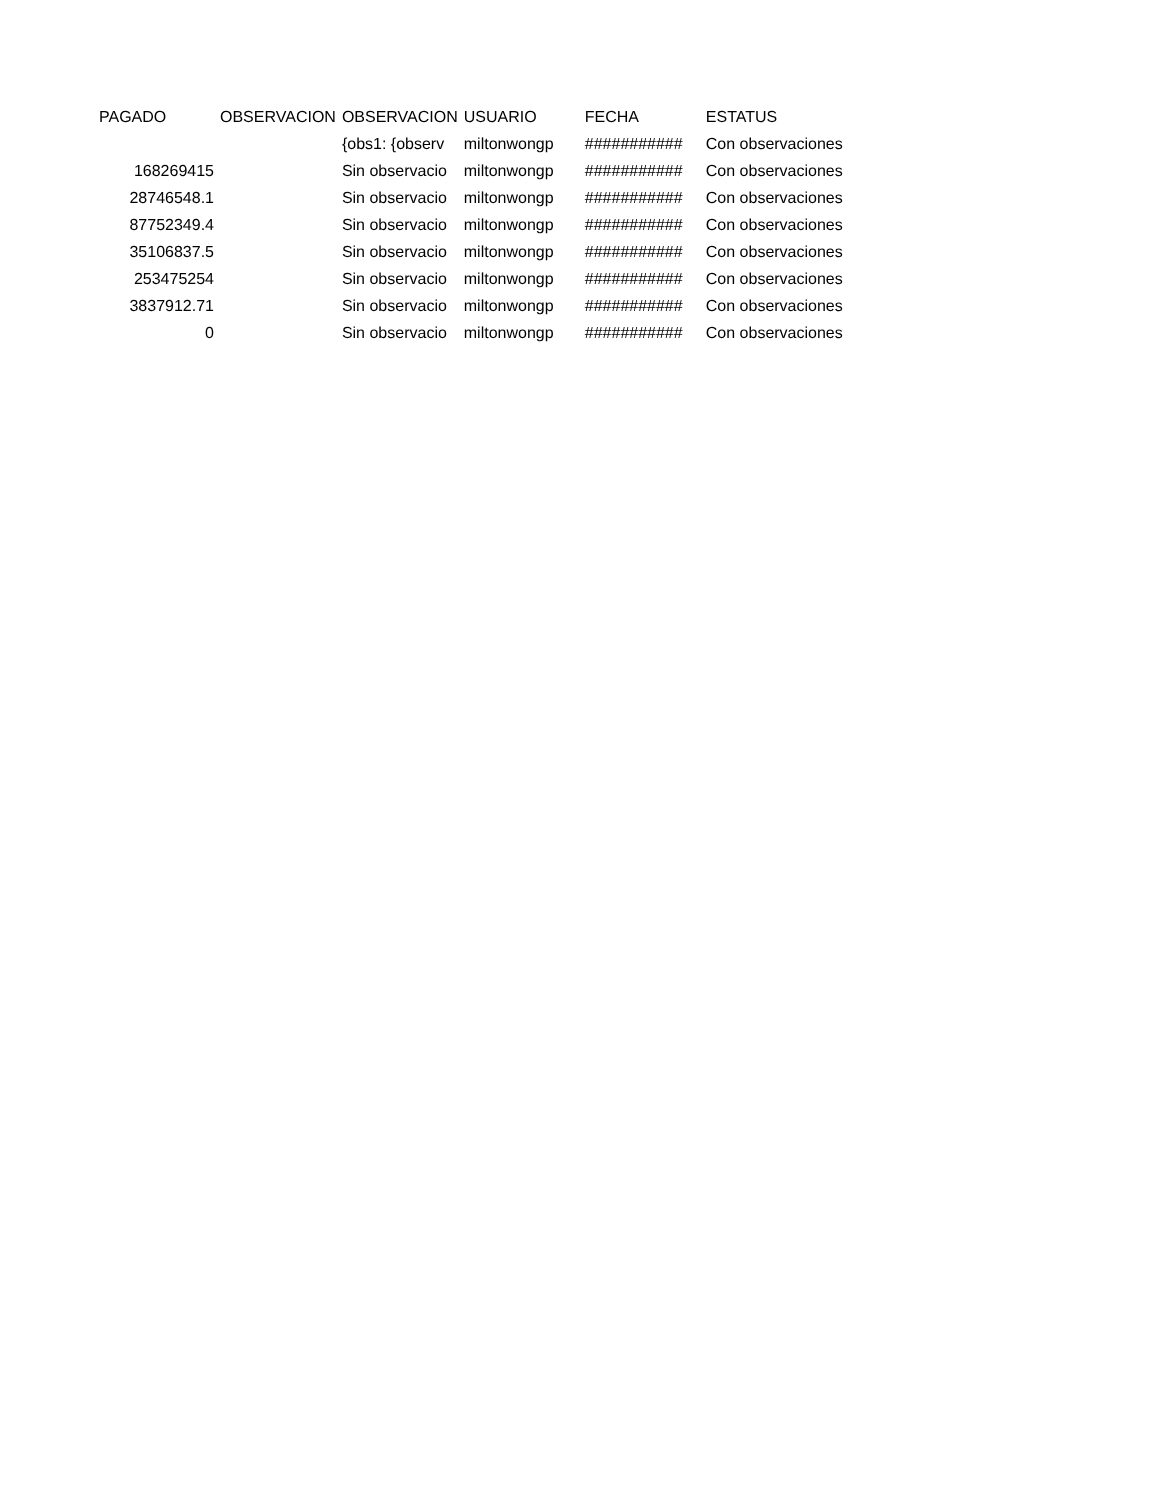| PAGADO | OBSERVACION | OBSERVACION | USUARIO | FECHA | ESTATUS |
| --- | --- | --- | --- | --- | --- |
| | | {obs1: {observ | miltonwongp | ########### | Con observaciones |
| 168269415 | | Sin observacio | miltonwongp | ########### | Con observaciones |
| 28746548.1 | | Sin observacio | miltonwongp | ########### | Con observaciones |
| 87752349.4 | | Sin observacio | miltonwongp | ########### | Con observaciones |
| 35106837.5 | | Sin observacio | miltonwongp | ########### | Con observaciones |
| 253475254 | | Sin observacio | miltonwongp | ########### | Con observaciones |
| 3837912.71 | | Sin observacio | miltonwongp | ########### | Con observaciones |
| 0 | | Sin observacio | miltonwongp | ########### | Con observaciones |